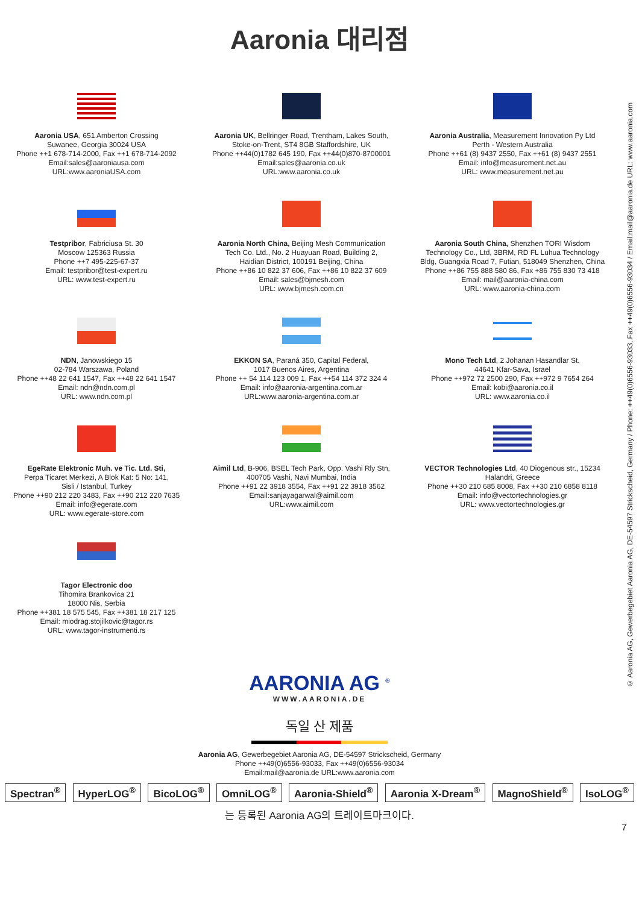Aaronia 대리점
Aaronia USA, 651 Amberton Crossing
Suwanee, Georgia 30024 USA
Phone ++1 678-714-2000, Fax ++1 678-714-2092
Email:sales@aaroniausa.com
URL:www.aaroniaUSA.com
Aaronia UK, Bellringer Road, Trentham, Lakes South,
Stoke-on-Trent, ST4 8GB Staffordshire, UK
Phone ++44(0)1782 645 190, Fax ++44(0)870-8700001
Email:sales@aaronia.co.uk
URL:www.aaronia.co.uk
Aaronia Australia, Measurement Innovation Py Ltd
Perth - Western Australia
Phone ++61 (8) 9437 2550, Fax ++61 (8) 9437 2551
Email: info@measurement.net.au
URL: www.measurement.net.au
Testpribor, Fabriciusa St. 30
Moscow 125363 Russia
Phone ++7 495-225-67-37
Email: testpribor@test-expert.ru
URL: www.test-expert.ru
Aaronia North China, Beijing Mesh Communication
Tech Co. Ltd., No. 2 Huayuan Road, Building 2,
Haidian District, 100191 Beijing, China
Phone ++86 10 822 37 606, Fax ++86 10 822 37 609
Email: sales@bjmesh.com
URL: www.bjmesh.com.cn
Aaronia South China, Shenzhen TORI Wisdom
Technology Co., Ltd, 3BRM, RD FL Luhua Technology
Bldg, Guangxia Road 7, Futian, 518049 Shenzhen, China
Phone ++86 755 888 580 86, Fax +86 755 830 73 418
Email: mail@aaronia-china.com
URL: www.aaronia-china.com
NDN, Janowskiego 15
02-784 Warszawa, Poland
Phone ++48 22 641 1547, Fax ++48 22 641 1547
Email: ndn@ndn.com.pl
URL: www.ndn.com.pl
EKKON SA, Paraná 350, Capital Federal,
1017 Buenos Aires, Argentina
Phone ++ 54 114 123 009 1, Fax ++54 114 372 324 4
Email: info@aaronia-argentina.com.ar
URL:www.aaronia-argentina.com.ar
Mono Tech Ltd, 2 Johanan Hasandlar St.
44641 Kfar-Sava, Israel
Phone ++972 72 2500 290, Fax ++972 9 7654 264
Email: kobi@aaronia.co.il
URL: www.aaronia.co.il
EgeRate Elektronic Muh. ve Tic. Ltd. Sti,
Perpa Ticaret Merkezi, A Blok Kat: 5 No: 141,
Sisli / Istanbul, Turkey
Phone ++90 212 220 3483, Fax ++90 212 220 7635
Email: info@egerate.com
URL: www.egerate-store.com
Aimil Ltd, B-906, BSEL Tech Park, Opp. Vashi Rly Stn,
400705 Vashi, Navi Mumbai, India
Phone ++91 22 3918 3554, Fax ++91 22 3918 3562
Email:sanjayagarwal@aimil.com
URL:www.aimil.com
VECTOR Technologies Ltd, 40 Diogenous str., 15234
Halandri, Greece
Phone ++30 210 685 8008, Fax ++30 210 6858 8118
Email: info@vectortechnologies.gr
URL: www.vectortechnologies.gr
Tagor Electronic doo
Tihomira Brankovica 21
18000 Nis, Serbia
Phone ++381 18 575 545, Fax ++381 18 217 125
Email: miodrag.stojilkovic@tagor.rs
URL: www.tagor-instrumenti.rs
AARONIA AG <sup>®</sup>
WWW.AARONIA.DE
독일 산 제품
Aaronia AG, Gewerbegebiet Aaronia AG, DE-54597 Strickscheid, Germany
Phone ++49(0)6556-93033, Fax ++49(0)6556-93034
Email:mail@aaronia.de URL:www.aaronia.com
Spectran<sup>®</sup> HyperLOG<sup>®</sup> BicoLOG<sup>®</sup> OmniLOG<sup>®</sup> Aaronia-Shield<sup>®</sup> Aaronia X-Dream<sup>®</sup> MagnoShield<sup>®</sup> IsoLOG<sup>®</sup>
는 등록된 Aaronia AG의 트레이트마크이다.
7
© Aaronia AG, Gewerbegebiet Aaronia AG, DE-54597 Strickscheid, Germany / Phone: ++49(0)6556-93033, Fax ++49(0)6556-93034 / Email:mail@aaronia.de URL: www.aaronia.com